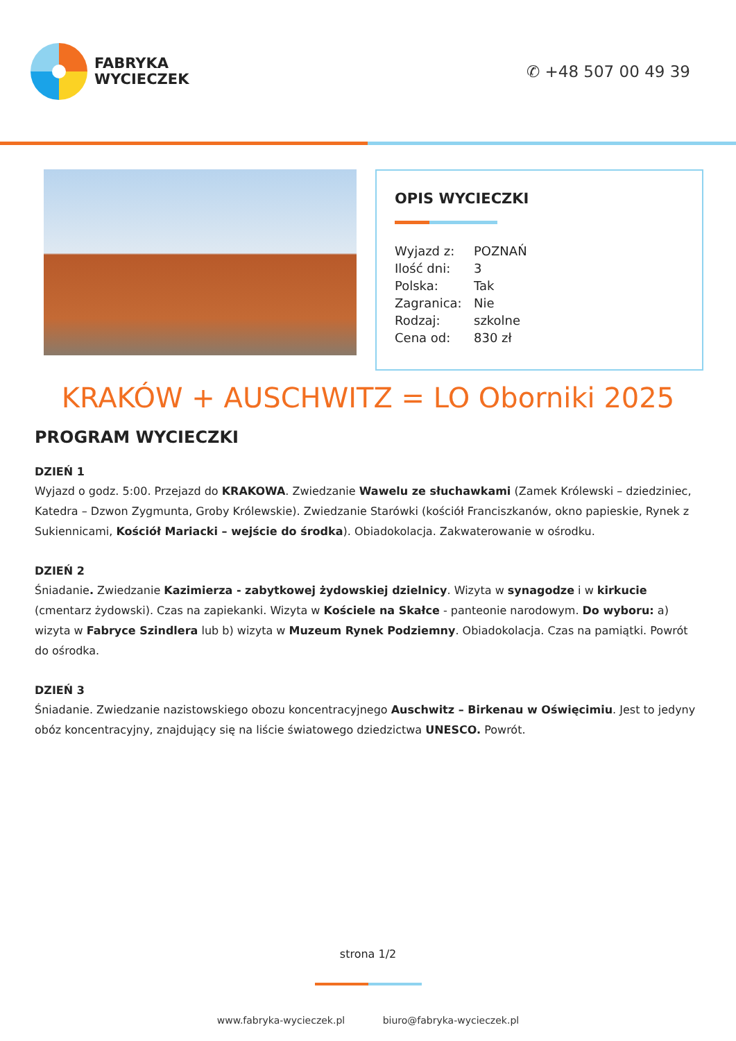FABRYKA
WYCIECZEK
✆ +48 507 00 49 39
OPIS WYCIECZKI
| Wyjazd z: | POZNAŃ |
| Ilość dni: | 3 |
| Polska: | Tak |
| Zagranica: | Nie |
| Rodzaj: | szkolne |
| Cena od: | 830 zł |
KRAKÓW + AUSCHWITZ = LO Oborniki 2025
PROGRAM WYCIECZKI
DZIEŃ 1
Wyjazd o godz. 5:00. Przejazd do KRAKOWA. Zwiedzanie Wawelu ze słuchawkami (Zamek Królewski – dziedziniec, Katedra – Dzwon Zygmunta, Groby Królewskie). Zwiedzanie Starówki (kościół Franciszkanów, okno papieskie, Rynek z Sukiennicami, Kościół Mariacki – wejście do środka). Obiadokolacja. Zakwaterowanie w ośrodku.
DZIEŃ 2
Śniadanie. Zwiedzanie Kazimierza - zabytkowej żydowskiej dzielnicy. Wizyta w synagodze i w kirkucie (cmentarz żydowski). Czas na zapiekanki. Wizyta w Kościele na Skałce - panteonie narodowym. Do wyboru: a) wizyta w Fabryce Szindlera lub b) wizyta w Muzeum Rynek Podziemny. Obiadokolacja. Czas na pamiątki. Powrót do ośrodka.
DZIEŃ 3
Śniadanie. Zwiedzanie nazistowskiego obozu koncentracyjnego Auschwitz – Birkenau w Oświęcimiu. Jest to jedyny obóz koncentracyjny, znajdujący się na liście światowego dziedzictwa UNESCO. Powrót.
strona 1/2
www.fabryka-wycieczek.pl biuro@fabryka-wycieczek.pl